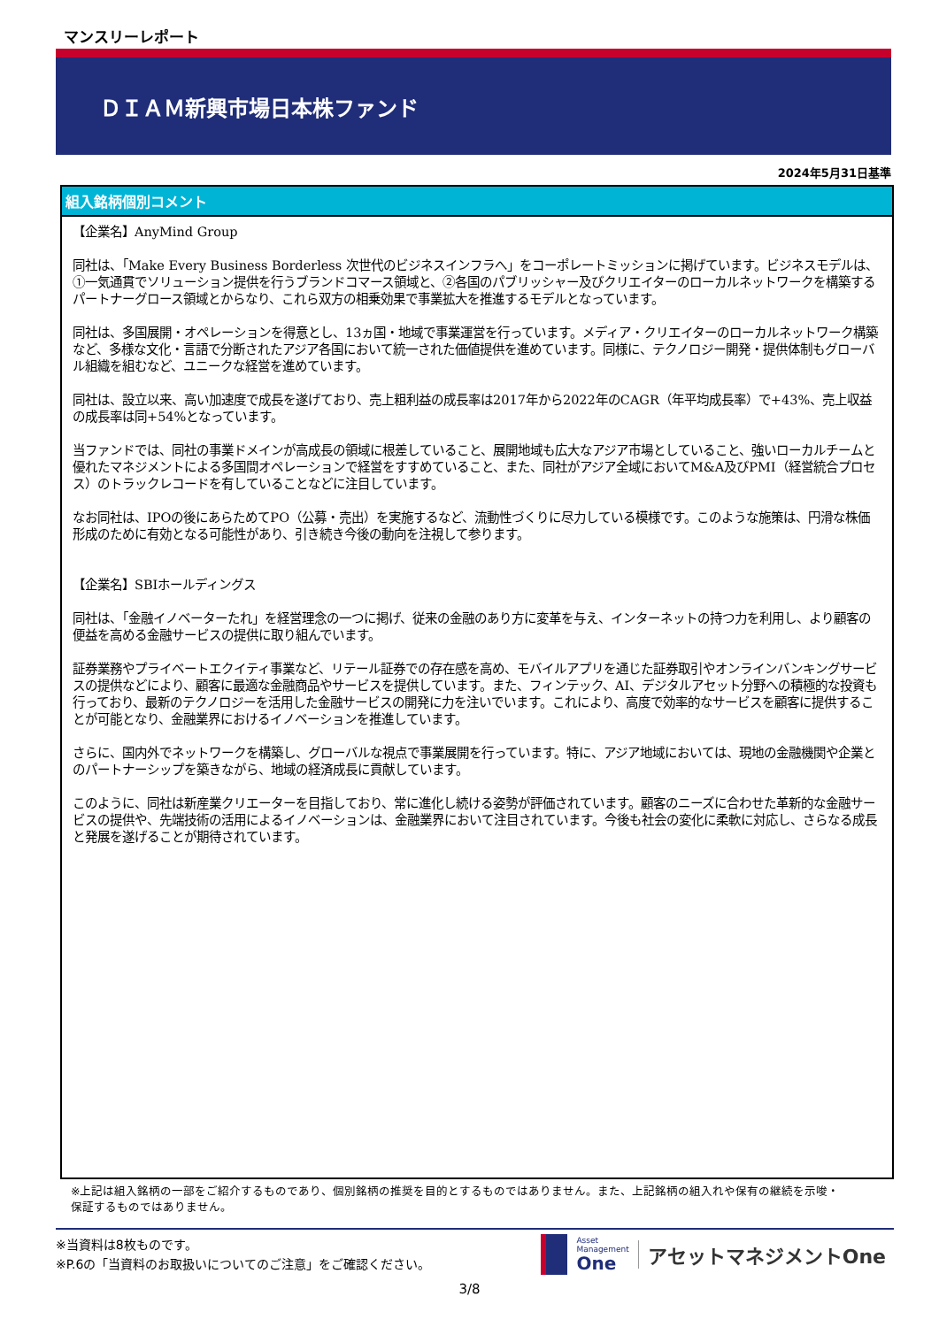マンスリーレポート
ＤＩＡＭ新興市場日本株ファンド
2024年5月31日基準
組入銘柄個別コメント
【企業名】AnyMind Group
同社は、「Make Every Business Borderless 次世代のビジネスインフラへ」をコーポレートミッションに掲げています。ビジネスモデルは、①一気通貫でソリューション提供を行うブランドコマース領域と、②各国のパブリッシャー及びクリエイターのローカルネットワークを構築するパートナーグロース領域とからなり、これら双方の相乗効果で事業拡大を推進するモデルとなっています。
同社は、多国展開・オペレーションを得意とし、13ヵ国・地域で事業運営を行っています。メディア・クリエイターのローカルネットワーク構築など、多様な文化・言語で分断されたアジア各国において統一された価値提供を進めています。同様に、テクノロジー開発・提供体制もグローバル組織を組むなど、ユニークな経営を進めています。
同社は、設立以来、高い加速度で成長を遂げており、売上粗利益の成長率は2017年から2022年のCAGR（年平均成長率）で+43%、売上収益の成長率は同+54%となっています。
当ファンドでは、同社の事業ドメインが高成長の領域に根差していること、展開地域も広大なアジア市場としていること、強いローカルチームと優れたマネジメントによる多国間オペレーションで経営をすすめていること、また、同社がアジア全域においてM&A及びPMI（経営統合プロセス）のトラックレコードを有していることなどに注目しています。
なお同社は、IPOの後にあらためてPO（公募・売出）を実施するなど、流動性づくりに尽力している模様です。このような施策は、円滑な株価形成のために有効となる可能性があり、引き続き今後の動向を注視して参ります。
【企業名】SBIホールディングス
同社は、「金融イノベーターたれ」を経営理念の一つに掲げ、従来の金融のあり方に変革を与え、インターネットの持つ力を利用し、より顧客の便益を高める金融サービスの提供に取り組んでいます。
証券業務やプライベートエクイティ事業など、リテール証券での存在感を高め、モバイルアプリを通じた証券取引やオンラインバンキングサービスの提供などにより、顧客に最適な金融商品やサービスを提供しています。また、フィンテック、AI、デジタルアセット分野への積極的な投資も行っており、最新のテクノロジーを活用した金融サービスの開発に力を注いでいます。これにより、高度で効率的なサービスを顧客に提供することが可能となり、金融業界におけるイノベーションを推進しています。
さらに、国内外でネットワークを構築し、グローバルな視点で事業展開を行っています。特に、アジア地域においては、現地の金融機関や企業とのパートナーシップを築きながら、地域の経済成長に貢献しています。
このように、同社は新産業クリエーターを目指しており、常に進化し続ける姿勢が評価されています。顧客のニーズに合わせた革新的な金融サービスの提供や、先端技術の活用によるイノベーションは、金融業界において注目されています。今後も社会の変化に柔軟に対応し、さらなる成長と発展を遂げることが期待されています。
※上記は組入銘柄の一部をご紹介するものであり、個別銘柄の推奨を目的とするものではありません。また、上記銘柄の組入れや保有の継続を示唆・保証するものではありません。
※当資料は8枚ものです。
※P.6の「当資料のお取扱いについてのご注意」をご確認ください。
Asset
Management
One
アセットマネジメントOne
3/8